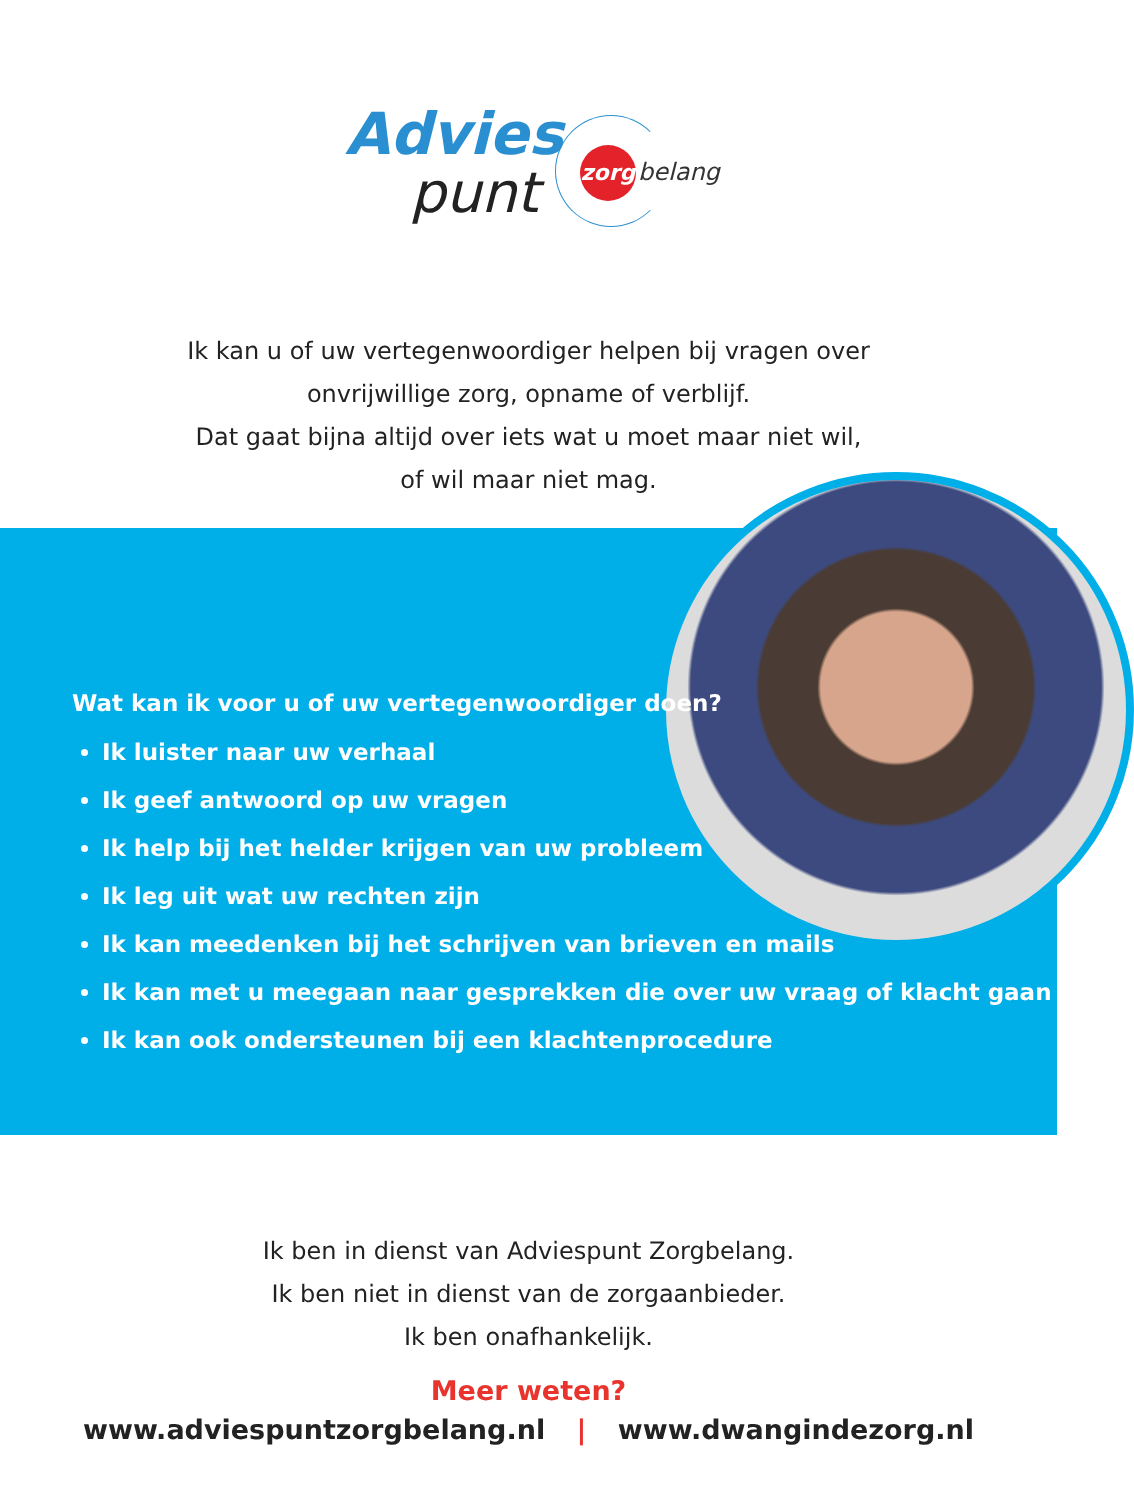Advies
punt
zorg belang
Ik kan u of uw vertegenwoordiger helpen bij vragen over
onvrijwillige zorg, opname of verblijf.
Dat gaat bijna altijd over iets wat u moet maar niet wil,
of wil maar niet mag.
Wat kan ik voor u of uw vertegenwoordiger doen?
Ik luister naar uw verhaal
Ik geef antwoord op uw vragen
Ik help bij het helder krijgen van uw probleem
Ik leg uit wat uw rechten zijn
Ik kan meedenken bij het schrijven van brieven en mails
Ik kan met u meegaan naar gesprekken die over uw vraag of klacht gaan
Ik kan ook ondersteunen bij een klachtenprocedure
Ik ben in dienst van Adviespunt Zorgbelang.
Ik ben niet in dienst van de zorgaanbieder.
Ik ben onafhankelijk.
Meer weten?
www.adviespuntzorgbelang.nl | www.dwangindezorg.nl